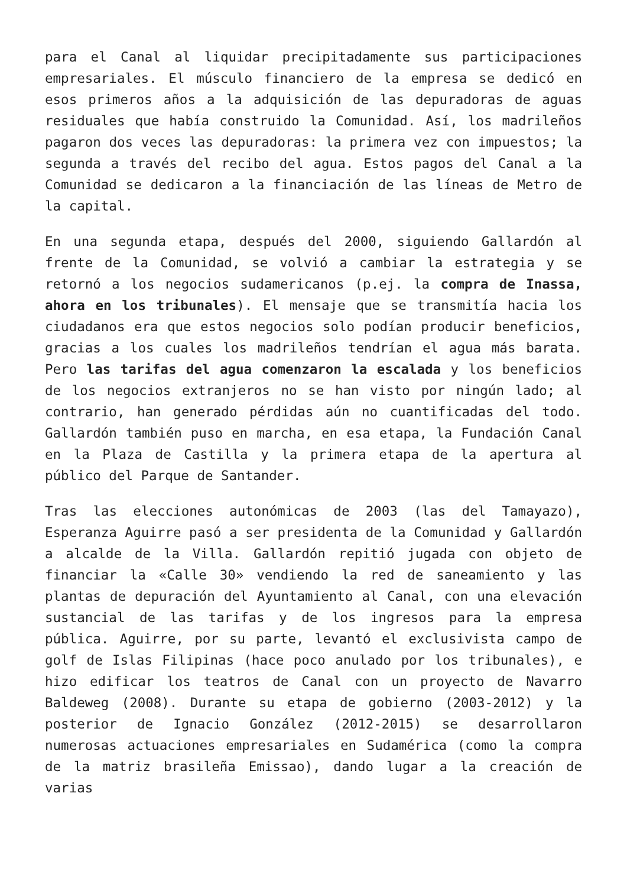para el Canal al liquidar precipitadamente sus participaciones empresariales. El músculo financiero de la empresa se dedicó en esos primeros años a la adquisición de las depuradoras de aguas residuales que había construido la Comunidad. Así, los madrileños pagaron dos veces las depuradoras: la primera vez con impuestos; la segunda a través del recibo del agua. Estos pagos del Canal a la Comunidad se dedicaron a la financiación de las líneas de Metro de la capital.
En una segunda etapa, después del 2000, siguiendo Gallardón al frente de la Comunidad, se volvió a cambiar la estrategia y se retornó a los negocios sudamericanos (p.ej. la compra de Inassa, ahora en los tribunales). El mensaje que se transmitía hacia los ciudadanos era que estos negocios solo podían producir beneficios, gracias a los cuales los madrileños tendrían el agua más barata. Pero las tarifas del agua comenzaron la escalada y los beneficios de los negocios extranjeros no se han visto por ningún lado; al contrario, han generado pérdidas aún no cuantificadas del todo. Gallardón también puso en marcha, en esa etapa, la Fundación Canal en la Plaza de Castilla y la primera etapa de la apertura al público del Parque de Santander.
Tras las elecciones autonómicas de 2003 (las del Tamayazo), Esperanza Aguirre pasó a ser presidenta de la Comunidad y Gallardón a alcalde de la Villa. Gallardón repitió jugada con objeto de financiar la «Calle 30» vendiendo la red de saneamiento y las plantas de depuración del Ayuntamiento al Canal, con una elevación sustancial de las tarifas y de los ingresos para la empresa pública. Aguirre, por su parte, levantó el exclusivista campo de golf de Islas Filipinas (hace poco anulado por los tribunales), e hizo edificar los teatros de Canal con un proyecto de Navarro Baldeweg (2008). Durante su etapa de gobierno (2003-2012) y la posterior de Ignacio González (2012-2015) se desarrollaron numerosas actuaciones empresariales en Sudamérica (como la compra de la matriz brasileña Emissao), dando lugar a la creación de varias